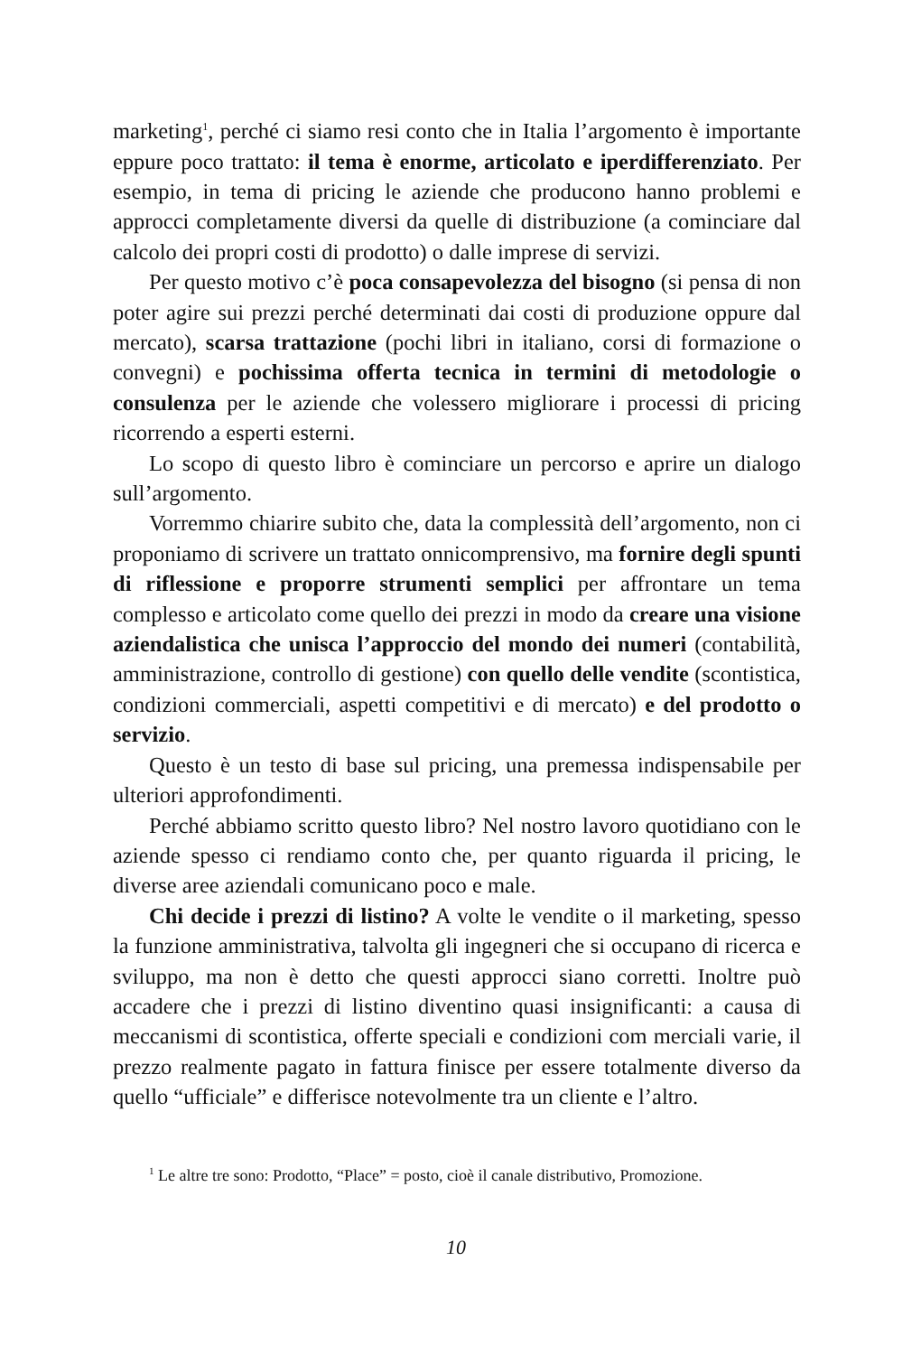marketing<sup>1</sup>, perché ci siamo resi conto che in Italia l’argomento è importante eppure poco trattato: il tema è enorme, articolato e iperdifferenziato. Per esempio, in tema di pricing le aziende che producono hanno problemi e approcci completamente diversi da quelle di distribuzione (a cominciare dal calcolo dei propri costi di prodotto) o dalle imprese di servizi.
Per questo motivo c’è poca consapevolezza del bisogno (si pensa di non poter agire sui prezzi perché determinati dai costi di produzione oppure dal mercato), scarsa trattazione (pochi libri in italiano, corsi di formazione o convegni) e pochissima offerta tecnica in termini di metodologie o consulenza per le aziende che volessero migliorare i processi di pricing ricorrendo a esperti esterni.
Lo scopo di questo libro è cominciare un percorso e aprire un dialogo sull’argomento.
Vorremmo chiarire subito che, data la complessità dell’argomento, non ci proponiamo di scrivere un trattato onnicomprensivo, ma fornire degli spunti di riflessione e proporre strumenti semplici per affrontare un tema complesso e articolato come quello dei prezzi in modo da creare una visione aziendalistica che unisca l’approccio del mondo dei numeri (contabilità, amministrazione, controllo di gestione) con quello delle vendite (scontistica, condizioni commerciali, aspetti competitivi e di mercato) e del prodotto o servizio.
Questo è un testo di base sul pricing, una premessa indispensabile per ulteriori approfondimenti.
Perché abbiamo scritto questo libro? Nel nostro lavoro quotidiano con le aziende spesso ci rendiamo conto che, per quanto riguarda il pricing, le diverse aree aziendali comunicano poco e male.
Chi decide i prezzi di listino? A volte le vendite o il marketing, spesso la funzione amministrativa, talvolta gli ingegneri che si occupano di ricerca e sviluppo, ma non è detto che questi approcci siano corretti. Inoltre può accadere che i prezzi di listino diventino quasi insignificanti: a causa di meccanismi di scontistica, offerte speciali e condizioni com merciali varie, il prezzo realmente pagato in fattura finisce per essere totalmente diverso da quello “ufficiale” e differisce notevolmente tra un cliente e l’altro.
<sup>1</sup> Le altre tre sono: Prodotto, “Place” = posto, cioè il canale distributivo, Promozione.
10